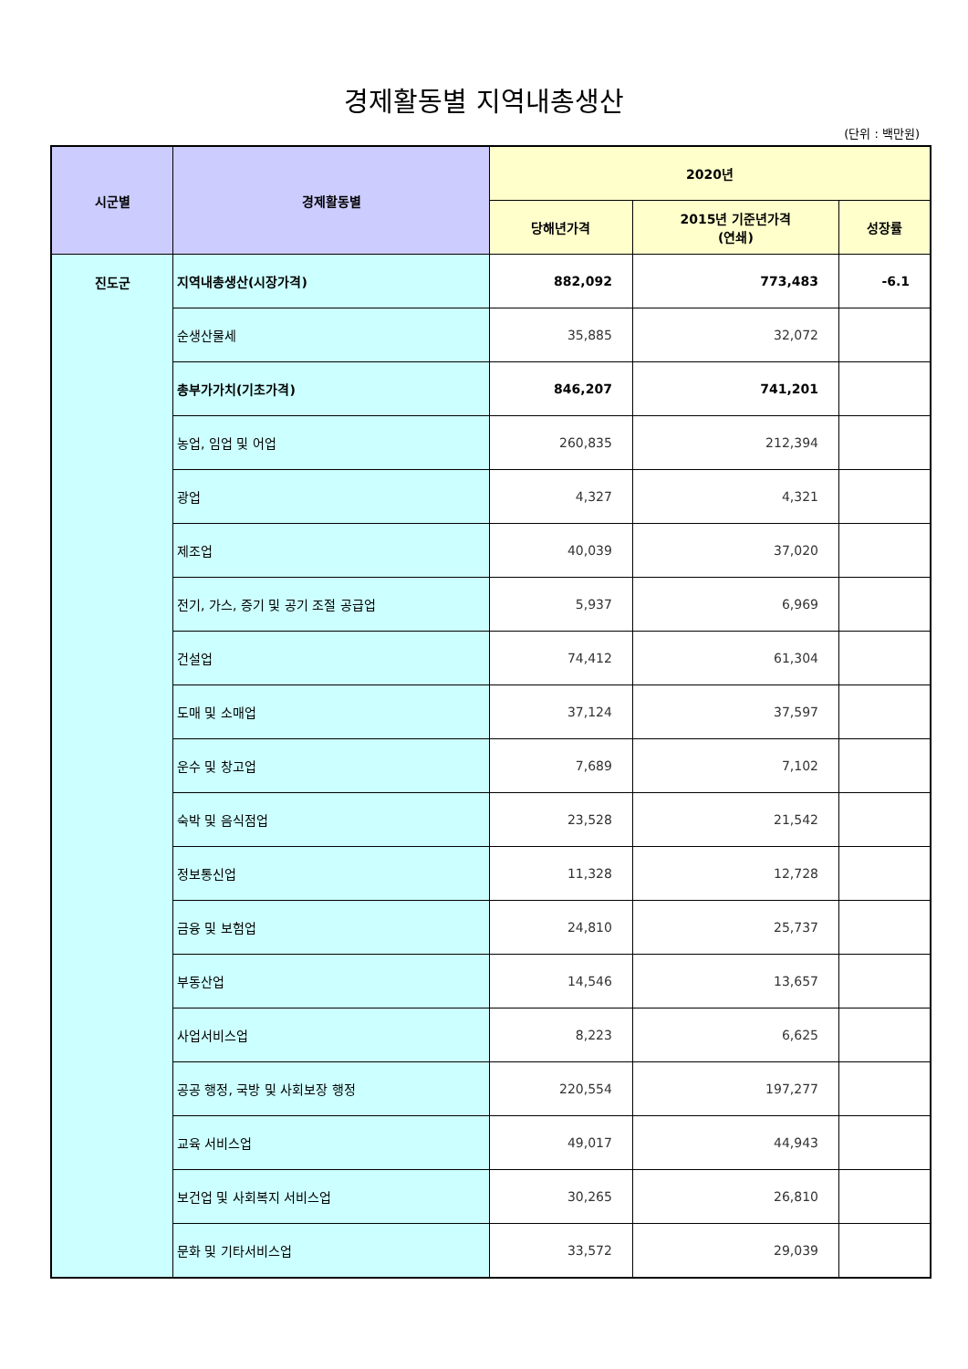경제활동별 지역내총생산
(단위 : 백만원)
| 시군별 | 경제활동별 | 2020년 | | |
| --- | --- | --- | --- | --- |
| | | 당해년가격 | 2015년 기준년가격 (연쇄) | 성장률 |
| 진도군 | 지역내총생산(시장가격) | 882,092 | 773,483 | -6.1 |
| | 순생산물세 | 35,885 | 32,072 | |
| | 총부가가치(기초가격) | 846,207 | 741,201 | |
| | 농업, 임업 및 어업 | 260,835 | 212,394 | |
| | 광업 | 4,327 | 4,321 | |
| | 제조업 | 40,039 | 37,020 | |
| | 전기, 가스, 증기 및 공기 조절 공급업 | 5,937 | 6,969 | |
| | 건설업 | 74,412 | 61,304 | |
| | 도매 및 소매업 | 37,124 | 37,597 | |
| | 운수 및 창고업 | 7,689 | 7,102 | |
| | 숙박 및 음식점업 | 23,528 | 21,542 | |
| | 정보통신업 | 11,328 | 12,728 | |
| | 금융 및 보험업 | 24,810 | 25,737 | |
| | 부동산업 | 14,546 | 13,657 | |
| | 사업서비스업 | 8,223 | 6,625 | |
| | 공공 행정, 국방 및 사회보장 행정 | 220,554 | 197,277 | |
| | 교육 서비스업 | 49,017 | 44,943 | |
| | 보건업 및 사회복지 서비스업 | 30,265 | 26,810 | |
| | 문화 및 기타서비스업 | 33,572 | 29,039 | |